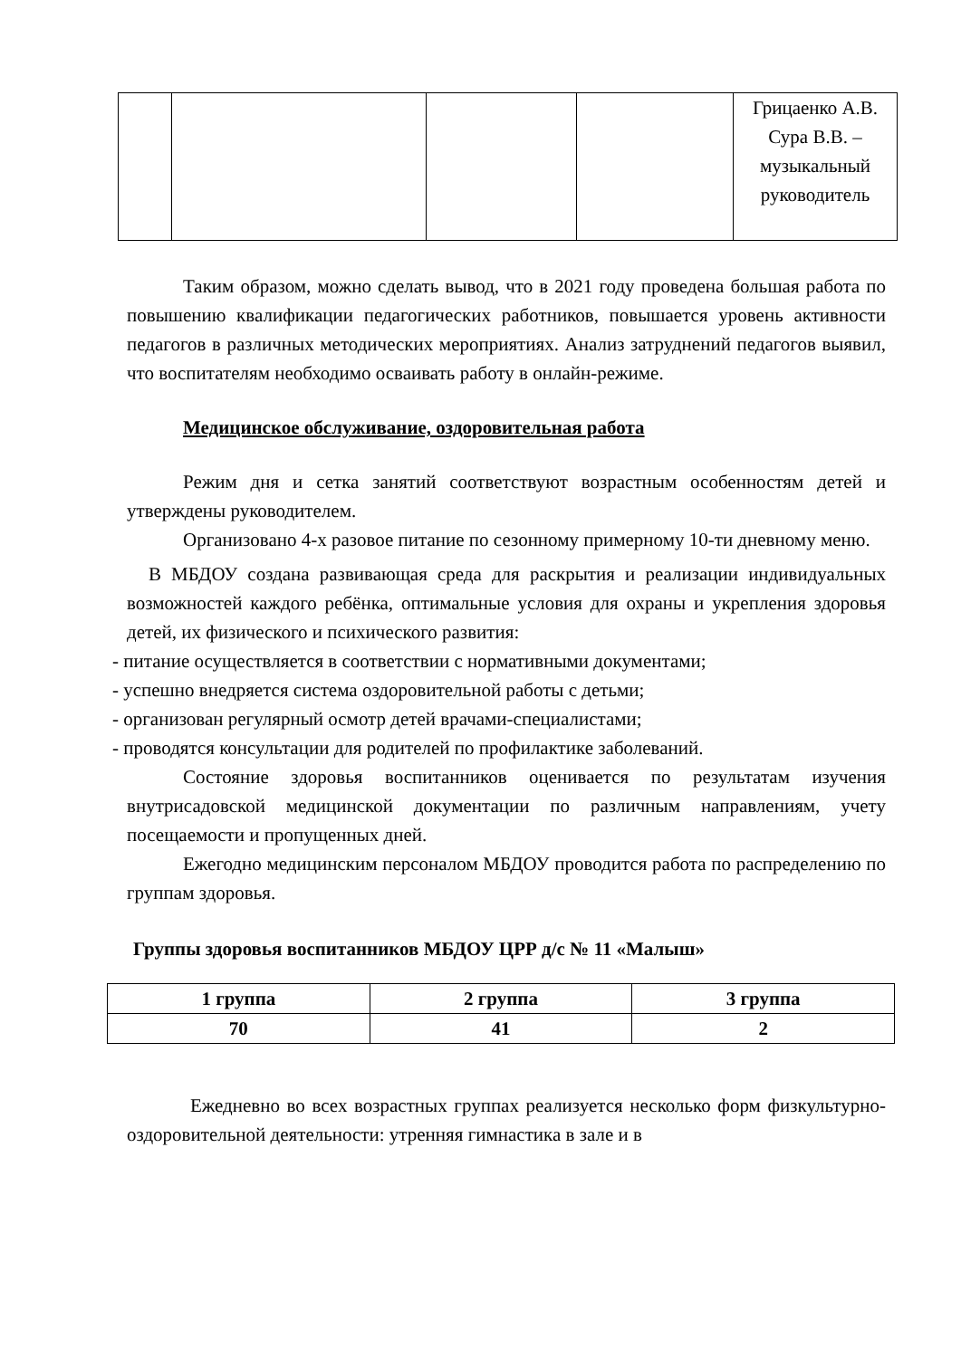| | | | | Грицаенко А.В. Сура В.В. – музыкальный руководитель |
Таким образом, можно сделать вывод, что в 2021 году проведена большая работа по повышению квалификации педагогических работников, повышается уровень активности педагогов в различных методических мероприятиях. Анализ затруднений педагогов выявил, что воспитателям необходимо осваивать работу в онлайн-режиме.
Медицинское обслуживание, оздоровительная работа
Режим дня и сетка занятий соответствуют возрастным особенностям детей и утверждены руководителем.
Организовано 4-х разовое питание по сезонному примерному 10-ти дневному меню.
В МБДОУ создана развивающая среда для раскрытия и реализации индивидуальных возможностей каждого ребёнка, оптимальные условия для охраны и укрепления здоровья детей, их физического и психического развития:
- питание осуществляется в соответствии с нормативными документами;
- успешно внедряется система оздоровительной работы с детьми;
- организован регулярный осмотр детей врачами-специалистами;
- проводятся консультации для родителей по профилактике заболеваний.
Состояние здоровья воспитанников оценивается по результатам изучения внутрисадовской медицинской документации по различным направлениям, учету посещаемости и пропущенных дней.
Ежегодно медицинским персоналом МБДОУ проводится работа по распределению по группам здоровья.
Группы здоровья воспитанников МБДОУ ЦРР д/с № 11 «Малыш»
| 1 группа | 2 группа | 3 группа |
| --- | --- | --- |
| 70 | 41 | 2 |
Ежедневно во всех возрастных группах реализуется несколько форм физкультурно-оздоровительной деятельности: утренняя гимнастика в зале и в